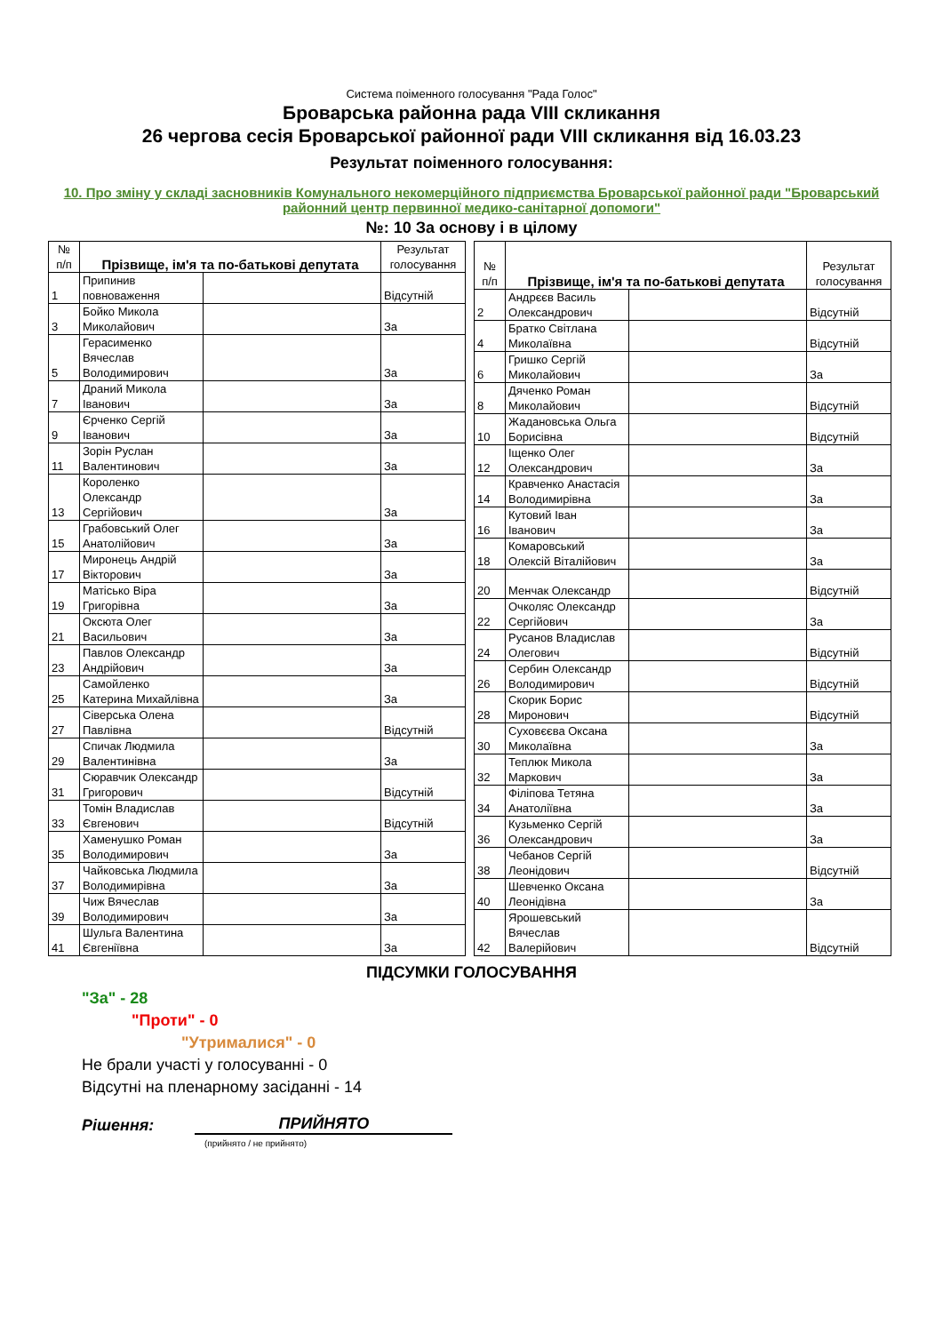Система поіменного голосування "Рада Голос"
Броварська районна рада VIII скликання
26 чергова сесія Броварської районної ради VIII скликання від 16.03.23
Результат поіменного голосування:
10. Про зміну у складі засновників Комунального некомерційного підприємства Броварської районної ради "Броварський районний центр первинної медико-санітарної допомоги"
№: 10 За основу і в цілому
| № п/п | Прізвище, ім'я та по-батькові депутата | | Результат голосування |
| --- | --- | --- | --- |
| 1 | Припинив повноваження | | Відсутній |
| 3 | Бойко Микола Миколайович | | За |
| 5 | Герасименко Вячеслав Володимирович | | За |
| 7 | Драний Микола Іванович | | За |
| 9 | Єрченко Сергій Іванович | | За |
| 11 | Зорін Руслан Валентинович | | За |
| 13 | Короленко Олександр Сергійович | | За |
| 15 | Грабовський Олег Анатолійович | | За |
| 17 | Миронець Андрій Вікторович | | За |
| 19 | Матісько Віра Григорівна | | За |
| 21 | Оксюта Олег Васильович | | За |
| 23 | Павлов Олександр Андрійович | | За |
| 25 | Самойленко Катерина Михайлівна | | За |
| 27 | Сіверська Олена Павлівна | | Відсутній |
| 29 | Спичак Людмила Валентинівна | | За |
| 31 | Сюравчик Олександр Григорович | | Відсутній |
| 33 | Томін Владислав Євгенович | | Відсутній |
| 35 | Хаменушко Роман Володимирович | | За |
| 37 | Чайковська Людмила Володимирівна | | За |
| 39 | Чиж Вячеслав Володимирович | | За |
| 41 | Шульга Валентина Євгеніївна | | За |
| № п/п | Прізвище, ім'я та по-батькові депутата | | Результат голосування |
| --- | --- | --- | --- |
| 2 | Андрєєв Василь Олександрович | | Відсутній |
| 4 | Братко Світлана Миколаївна | | Відсутній |
| 6 | Гришко Сергій Миколайович | | За |
| 8 | Дяченко Роман Миколайович | | Відсутній |
| 10 | Жадановська Ольга Борисівна | | Відсутній |
| 12 | Іщенко Олег Олександрович | | За |
| 14 | Кравченко Анастасія Володимирівна | | За |
| 16 | Кутовий Іван Іванович | | За |
| 18 | Комаровський Олексій Віталійович | | За |
| 20 | Менчак Олександр | | Відсутній |
| 22 | Очколяс Олександр Сергійович | | За |
| 24 | Русанов Владислав Олегович | | Відсутній |
| 26 | Сербин Олександр Володимирович | | Відсутній |
| 28 | Скорик Борис Миронович | | Відсутній |
| 30 | Суховєєва Оксана Миколаївна | | За |
| 32 | Теплюк Микола Маркович | | За |
| 34 | Філіпова Тетяна Анатоліївна | | За |
| 36 | Кузьменко Сергій Олександрович | | За |
| 38 | Чебанов Сергій Леонідович | | Відсутній |
| 40 | Шевченко Оксана Леонідівна | | За |
| 42 | Ярошевський Вячеслав Валерійович | | Відсутній |
ПІДСУМКИ ГОЛОСУВАННЯ
"За" - 28
"Проти" - 0
"Утрималися" - 0
Не брали участі у голосуванні - 0
Відсутні на пленарному засіданні - 14
Рішення: ПРИЙНЯТО
(прийнято / не прийнято)